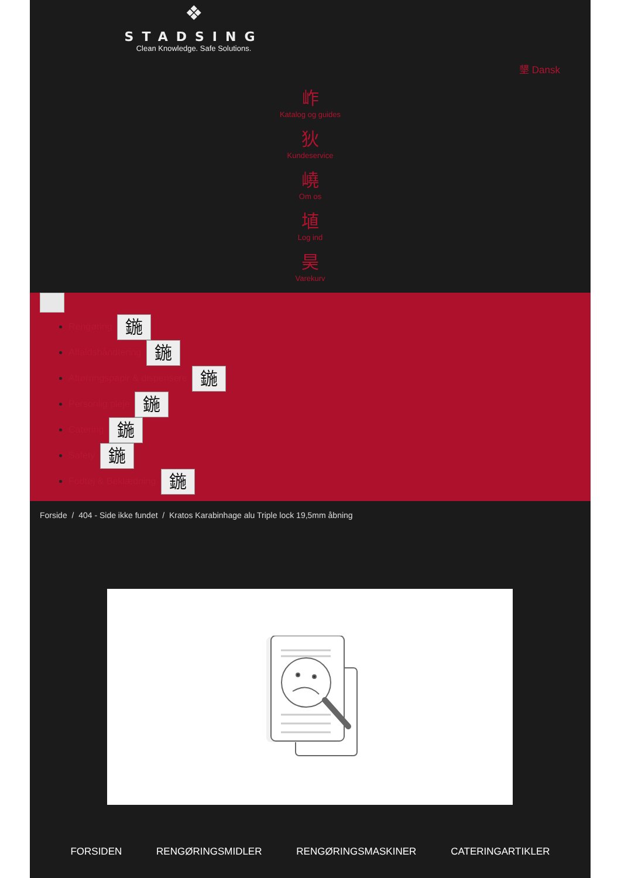❖
STADSING
Clean Knowledge. Safe Solutions.
墾 Dansk
岞
Katalog og guides
狄
Kundeservice
嶢
Om os
埴
Log ind
昊
Varekurv
Rengøring 鍦
Affaldshåndtering 鍦
Aftørringspapir & dispensere 鍦
Personlig pleje 鍦
Catering 鍦
Safety 鍦
Fodtøj & Beklædning 鍦
Forside / 404 - Side ikke fundet / Kratos Karabinhage alu Triple lock 19,5mm åbning
FORSIDEN RENGØRINGSMIDLER RENGØRINGSMASKINER CATERINGARTIKLER